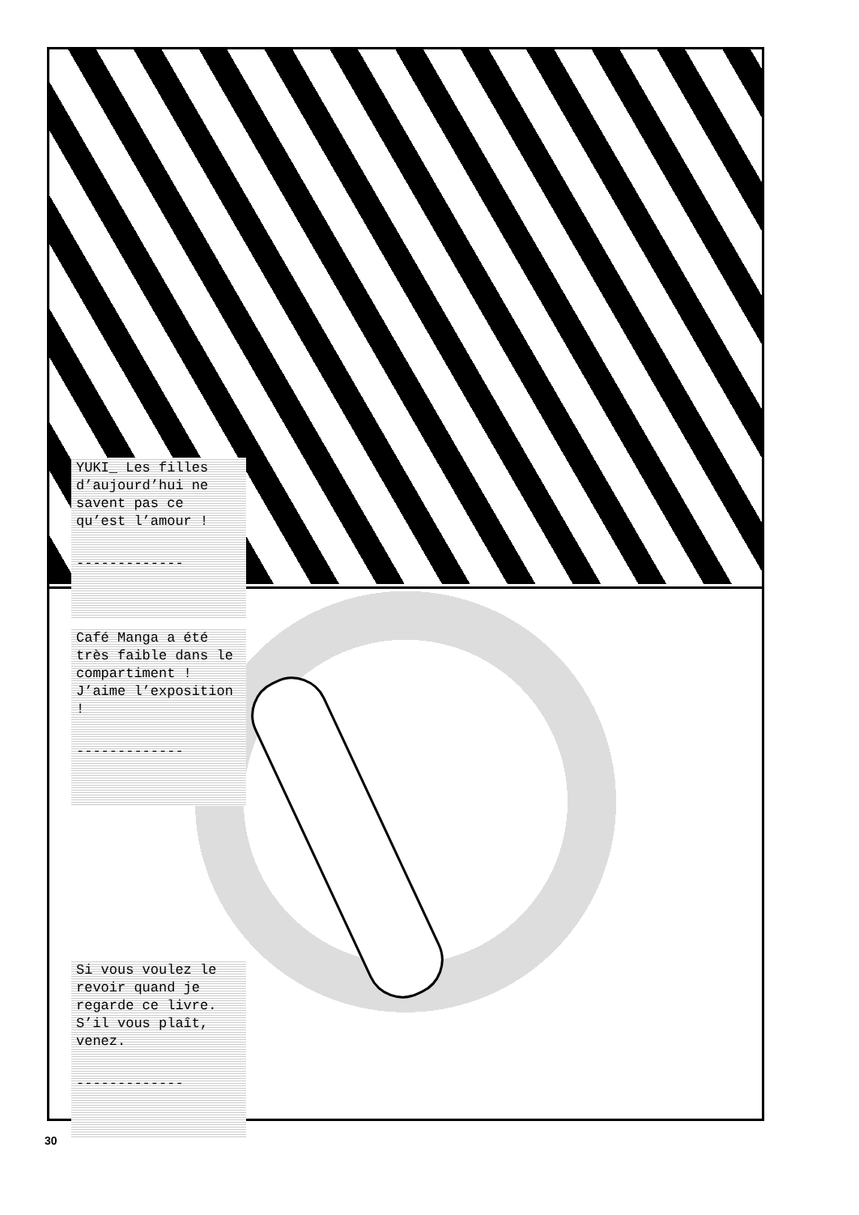YUKI_ Les filles d’aujourd’hui ne savent pas ce qu’est l’amour !
-------------
Café Manga a été très faible dans le compartiment ! J’aime l’exposition !
-------------
Si vous voulez le revoir quand je regarde ce livre. S’il vous plaît, venez.
-------------
30